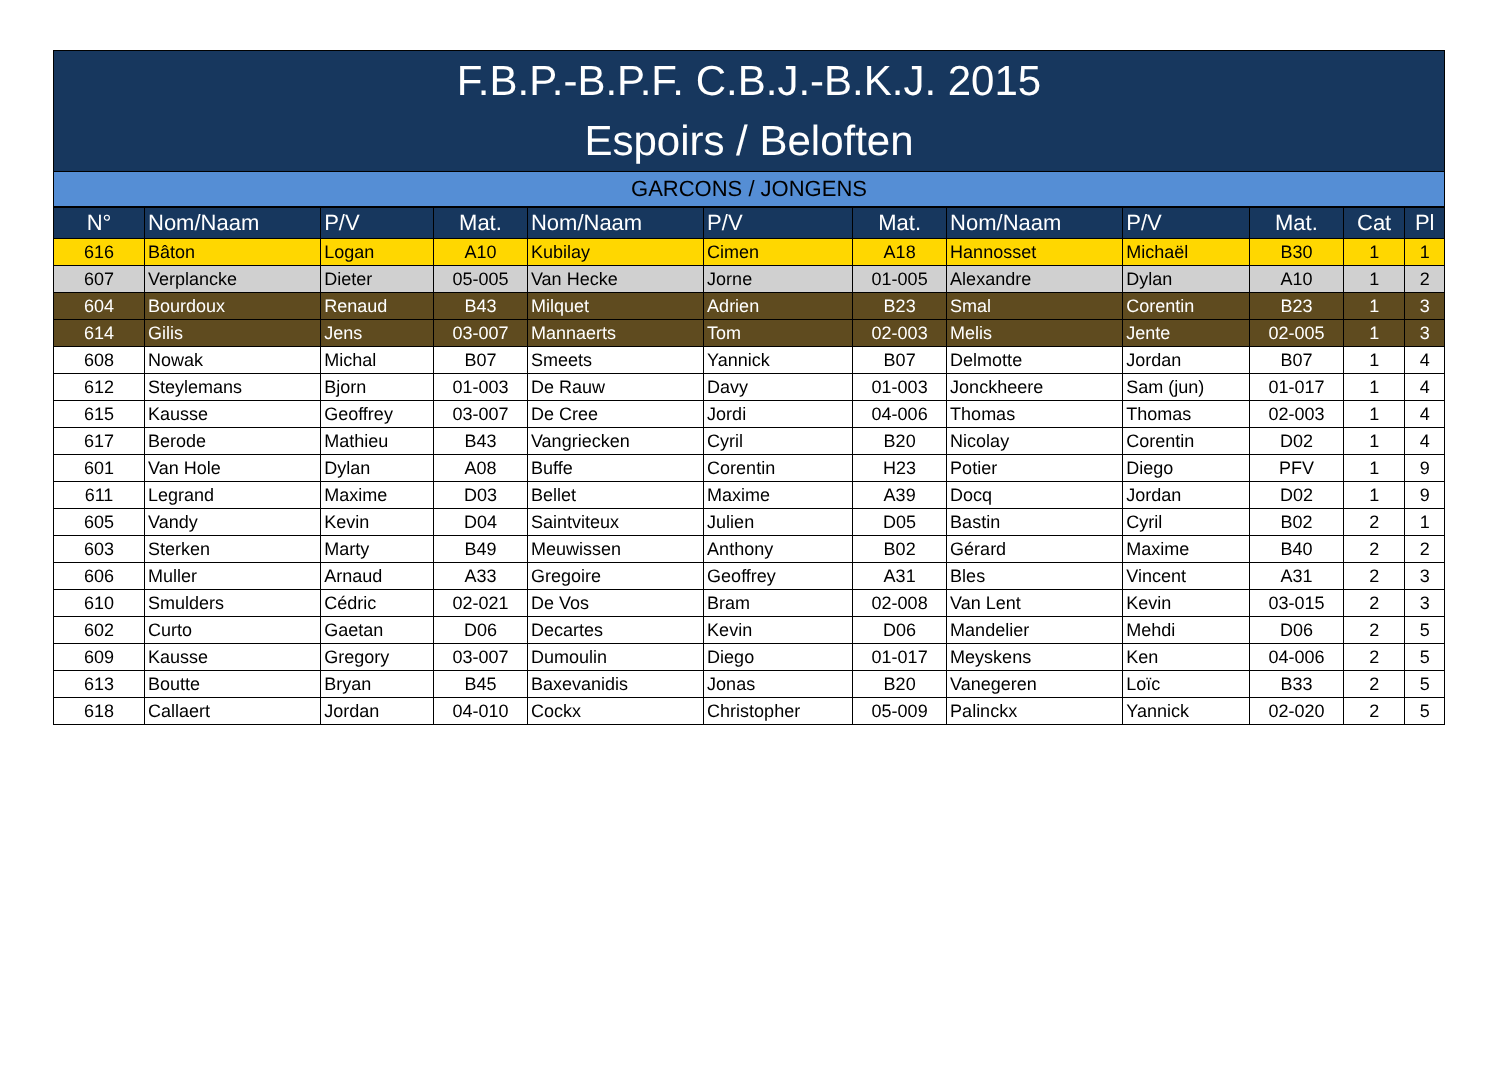F.B.P.-B.P.F. C.B.J.-B.K.J. 2015
Espoirs / Beloften
GARCONS / JONGENS
| N° | Nom/Naam | P/V | Mat. | Nom/Naam | P/V | Mat. | Nom/Naam | P/V | Mat. | Cat | Pl |
| --- | --- | --- | --- | --- | --- | --- | --- | --- | --- | --- | --- |
| 616 | Bâton | Logan | A10 | Kubilay | Cimen | A18 | Hannosset | Michaël | B30 | 1 | 1 |
| 607 | Verplancke | Dieter | 05-005 | Van Hecke | Jorne | 01-005 | Alexandre | Dylan | A10 | 1 | 2 |
| 604 | Bourdoux | Renaud | B43 | Milquet | Adrien | B23 | Smal | Corentin | B23 | 1 | 3 |
| 614 | Gilis | Jens | 03-007 | Mannaerts | Tom | 02-003 | Melis | Jente | 02-005 | 1 | 3 |
| 608 | Nowak | Michal | B07 | Smeets | Yannick | B07 | Delmotte | Jordan | B07 | 1 | 4 |
| 612 | Steylemans | Bjorn | 01-003 | De Rauw | Davy | 01-003 | Jonckheere | Sam (jun) | 01-017 | 1 | 4 |
| 615 | Kausse | Geoffrey | 03-007 | De Cree | Jordi | 04-006 | Thomas | Thomas | 02-003 | 1 | 4 |
| 617 | Berode | Mathieu | B43 | Vangriecken | Cyril | B20 | Nicolay | Corentin | D02 | 1 | 4 |
| 601 | Van Hole | Dylan | A08 | Buffe | Corentin | H23 | Potier | Diego | PFV | 1 | 9 |
| 611 | Legrand | Maxime | D03 | Bellet | Maxime | A39 | Docq | Jordan | D02 | 1 | 9 |
| 605 | Vandy | Kevin | D04 | Saintviteux | Julien | D05 | Bastin | Cyril | B02 | 2 | 1 |
| 603 | Sterken | Marty | B49 | Meuwissen | Anthony | B02 | Gérard | Maxime | B40 | 2 | 2 |
| 606 | Muller | Arnaud | A33 | Gregoire | Geoffrey | A31 | Bles | Vincent | A31 | 2 | 3 |
| 610 | Smulders | Cédric | 02-021 | De Vos | Bram | 02-008 | Van Lent | Kevin | 03-015 | 2 | 3 |
| 602 | Curto | Gaetan | D06 | Decartes | Kevin | D06 | Mandelier | Mehdi | D06 | 2 | 5 |
| 609 | Kausse | Gregory | 03-007 | Dumoulin | Diego | 01-017 | Meyskens | Ken | 04-006 | 2 | 5 |
| 613 | Boutte | Bryan | B45 | Baxevanidis | Jonas | B20 | Vanegeren | Loïc | B33 | 2 | 5 |
| 618 | Callaert | Jordan | 04-010 | Cockx | Christopher | 05-009 | Palinckx | Yannick | 02-020 | 2 | 5 |